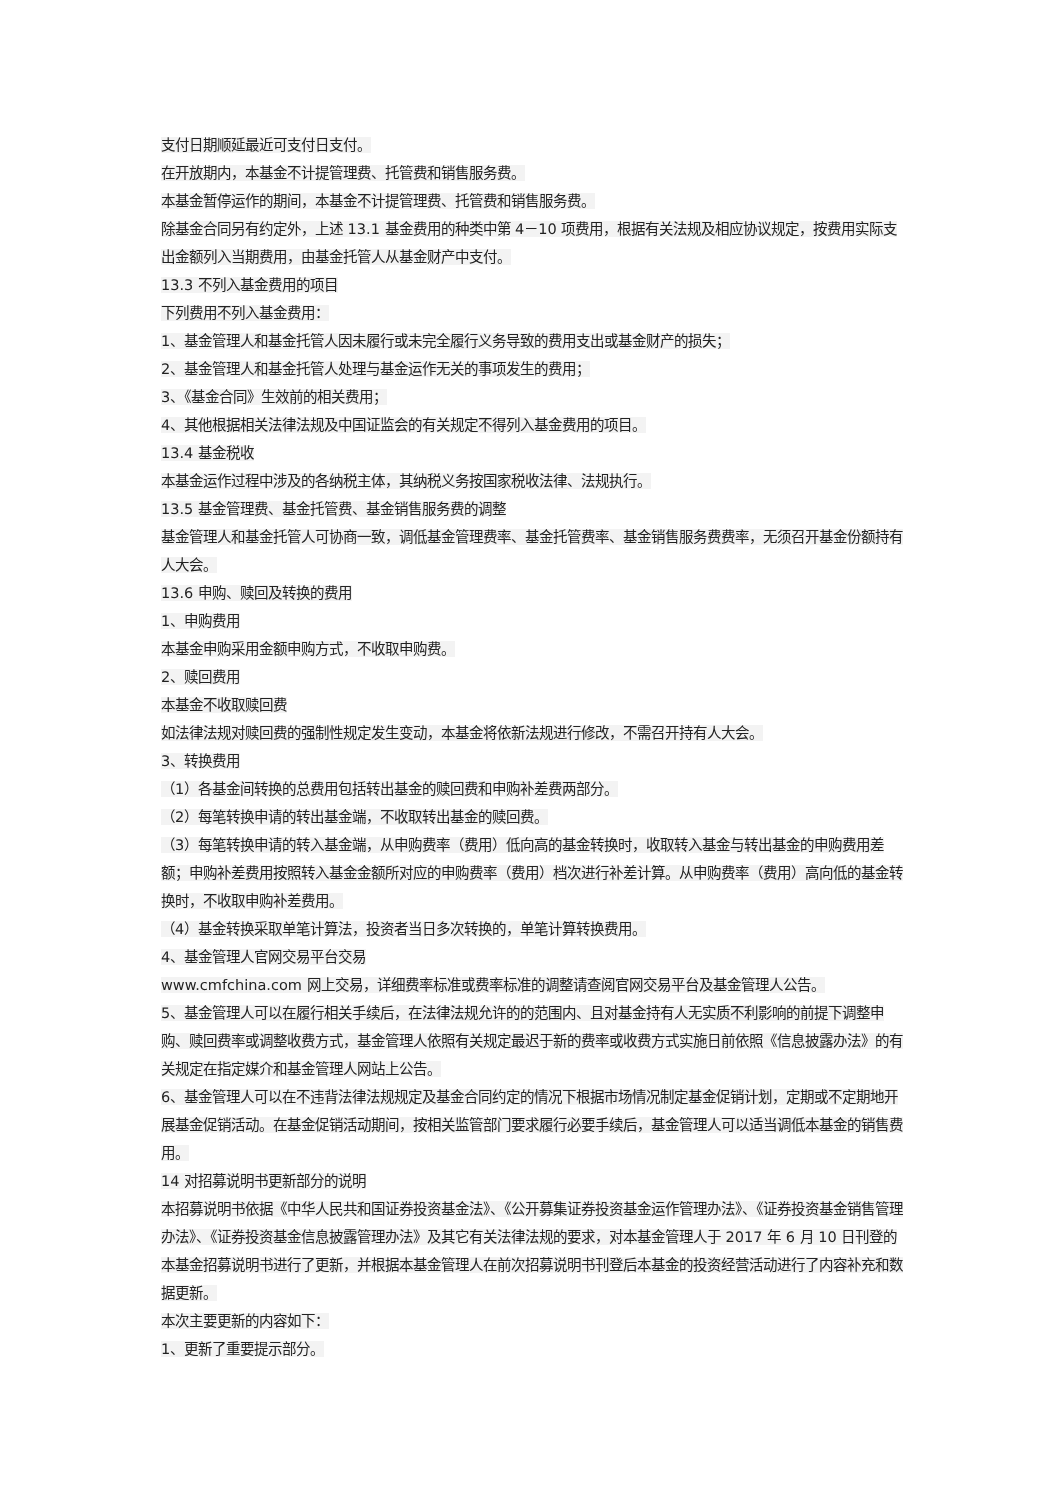支付日期顺延最近可支付日支付。
在开放期内，本基金不计提管理费、托管费和销售服务费。
本基金暂停运作的期间，本基金不计提管理费、托管费和销售服务费。
除基金合同另有约定外，上述 13.1 基金费用的种类中第 4－10 项费用，根据有关法规及相应协议规定，按费用实际支出金额列入当期费用，由基金托管人从基金财产中支付。
13.3 不列入基金费用的项目
下列费用不列入基金费用：
1、基金管理人和基金托管人因未履行或未完全履行义务导致的费用支出或基金财产的损失；
2、基金管理人和基金托管人处理与基金运作无关的事项发生的费用；
3、《基金合同》生效前的相关费用；
4、其他根据相关法律法规及中国证监会的有关规定不得列入基金费用的项目。
13.4 基金税收
本基金运作过程中涉及的各纳税主体，其纳税义务按国家税收法律、法规执行。
13.5 基金管理费、基金托管费、基金销售服务费的调整
基金管理人和基金托管人可协商一致，调低基金管理费率、基金托管费率、基金销售服务费费率，无须召开基金份额持有人大会。
13.6 申购、赎回及转换的费用
1、申购费用
本基金申购采用金额申购方式，不收取申购费。
2、赎回费用
本基金不收取赎回费
如法律法规对赎回费的强制性规定发生变动，本基金将依新法规进行修改，不需召开持有人大会。
3、转换费用
（1）各基金间转换的总费用包括转出基金的赎回费和申购补差费两部分。
（2）每笔转换申请的转出基金端，不收取转出基金的赎回费。
（3）每笔转换申请的转入基金端，从申购费率（费用）低向高的基金转换时，收取转入基金与转出基金的申购费用差额；申购补差费用按照转入基金金额所对应的申购费率（费用）档次进行补差计算。从申购费率（费用）高向低的基金转换时，不收取申购补差费用。
（4）基金转换采取单笔计算法，投资者当日多次转换的，单笔计算转换费用。
4、基金管理人官网交易平台交易
www.cmfchina.com 网上交易，详细费率标准或费率标准的调整请查阅官网交易平台及基金管理人公告。
5、基金管理人可以在履行相关手续后，在法律法规允许的的范围内、且对基金持有人无实质不利影响的前提下调整申购、赎回费率或调整收费方式，基金管理人依照有关规定最迟于新的费率或收费方式实施日前依照《信息披露办法》的有关规定在指定媒介和基金管理人网站上公告。
6、基金管理人可以在不违背法律法规规定及基金合同约定的情况下根据市场情况制定基金促销计划，定期或不定期地开展基金促销活动。在基金促销活动期间，按相关监管部门要求履行必要手续后，基金管理人可以适当调低本基金的销售费用。
14 对招募说明书更新部分的说明
本招募说明书依据《中华人民共和国证券投资基金法》、《公开募集证券投资基金运作管理办法》、《证券投资基金销售管理办法》、《证券投资基金信息披露管理办法》及其它有关法律法规的要求，对本基金管理人于 2017 年 6 月 10 日刊登的本基金招募说明书进行了更新，并根据本基金管理人在前次招募说明书刊登后本基金的投资经营活动进行了内容补充和数据更新。
本次主要更新的内容如下：
1、更新了重要提示部分。